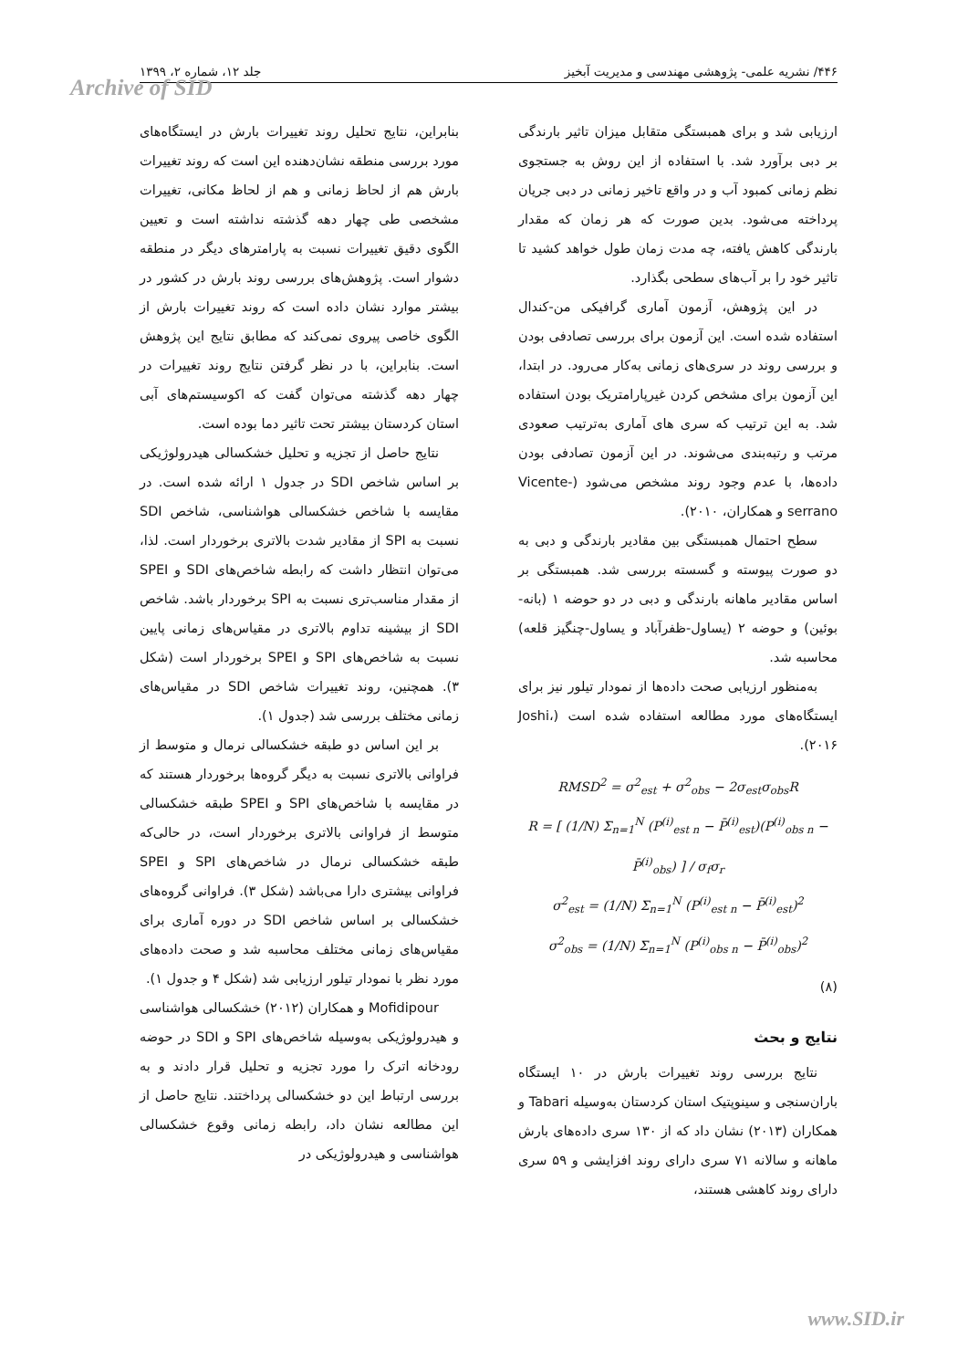۴۴۶/ نشریه علمی- پژوهشی مهندسی و مدیریت آبخیز جلد ۱۲، شماره ۲، ۱۳۹۹
Archive of SID
ارزیابی شد و برای همبستگی متقابل میزان تاثیر بارندگی بر دبی برآورد شد. با استفاده از این روش به جستجوی نظم زمانی کمبود آب و در واقع تاخیر زمانی در دبی جریان پرداخته می‌شود. بدین صورت که هر زمان که مقدار بارندگی کاهش یافته، چه مدت زمان طول خواهد کشید تا تاثیر خود را بر آب‌های سطحی بگذارد.
در این پژوهش، آزمون آماری گرافیکی من-کندال استفاده شده است. این آزمون برای بررسی تصادفی بودن و بررسی روند در سری‌های زمانی به‌کار می‌رود. در ابتدا، این آزمون برای مشخص کردن غیرپارامتریک بودن استفاده شد. به این ترتیب که سری های آماری به‌ترتیب صعودی مرتب و رتبه‌بندی می‌شوند. در این آزمون تصادفی بودن داده‌ها، با عدم وجود روند مشخص می‌شود (Vicente-serrano و همکاران، ۲۰۱۰).
سطح احتمال همبستگی بین مقادیر بارندگی و دبی به دو صورت پیوسته و گسسته بررسی شد. همبستگی بر اساس مقادیر ماهانه بارندگی و دبی در دو حوضه ۱ (بانه-بوئین) و حوضه ۲ (یساول-ظفرآباد و یساول-چنگیز قلعه) محاسبه شد.
به‌منظور ارزیابی صحت داده‌ها از نمودار تیلور نیز برای ایستگاه‌های مورد مطالعه استفاده شده است (Joshi، ۲۰۱۶).
RMSD<sup>2</sup> = σ<sup>2</sup><sub>est</sub> + σ<sup>2</sup><sub>obs</sub> − 2σ<sub>est</sub>σ<sub>obs</sub>R
R = [ (1/N) Σ<sub>n=1</sub><sup>N</sup> (P<sup>(i)</sup><sub>est n</sub> − P̄<sup>(i)</sup><sub>est</sub>)(P<sup>(i)</sup><sub>obs n</sub> − P̄<sup>(i)</sup><sub>obs</sub>) ] / σ<sub>f</sub>σ<sub>r</sub>
σ<sup>2</sup><sub>est</sub> = (1/N) Σ<sub>n=1</sub><sup>N</sup> (P<sup>(i)</sup><sub>est n</sub> − P̄<sup>(i)</sup><sub>est</sub>)<sup>2</sup>
σ<sup>2</sup><sub>obs</sub> = (1/N) Σ<sub>n=1</sub><sup>N</sup> (P<sup>(i)</sup><sub>obs n</sub> − P̄<sup>(i)</sup><sub>obs</sub>)<sup>2</sup>
(۸)
نتایج و بحث
نتایج بررسی روند تغییرات بارش در ۱۰ ایستگاه باران‌سنجی و سینوپتیک استان کردستان به‌وسیله Tabari و همکاران (۲۰۱۳) نشان داد که از ۱۳۰ سری داده‌های بارش ماهانه و سالانه ۷۱ سری دارای روند افزایشی و ۵۹ سری دارای روند کاهشی هستند،
بنابراین، نتایج تحلیل روند تغییرات بارش در ایستگاه‌های مورد بررسی منطقه نشان‌دهنده این است که روند تغییرات بارش هم از لحاظ زمانی و هم از لحاظ مکانی، تغییرات مشخصی طی چهار دهه گذشته نداشته است و تعیین الگوی دقیق تغییرات نسبت به پارامترهای دیگر در منطقه دشوار است. پژوهش‌های بررسی روند بارش در کشور در بیشتر موارد نشان داده است که روند تغییرات بارش از الگوی خاصی پیروی نمی‌کند که مطابق نتایج این پژوهش است. بنابراین، با در نظر گرفتن نتایج روند تغییرات در چهار دهه گذشته می‌توان گفت که اکوسیستم‌های آبی استان کردستان بیشتر تحت تاثیر دما بوده است.
نتایج حاصل از تجزیه و تحلیل خشکسالی هیدرولوژیکی بر اساس شاخص SDI در جدول ۱ ارائه شده است. در مقایسه با شاخص خشکسالی هواشناسی، شاخص SDI نسبت به SPI از مقادیر شدت بالاتری برخوردار است. لذا، می‌توان انتظار داشت که رابطه شاخص‌های SDI و SPEI از مقدار مناسب‌تری نسبت به SPI برخوردار باشد. شاخص SDI از بیشینه تداوم بالاتری در مقیاس‌های زمانی پایین نسبت به شاخص‌های SPI و SPEI برخوردار است (شکل ۳). همچنین، روند تغییرات شاخص SDI در مقیاس‌های زمانی مختلف بررسی شد (جدول ۱).
بر این اساس دو طبقه خشکسالی نرمال و متوسط از فراوانی بالاتری نسبت به دیگر گروه‌ها برخوردار هستند که در مقایسه با شاخص‌های SPI و SPEI طبقه خشکسالی متوسط از فراوانی بالاتری برخوردار است، در حالی‌که طبقه خشکسالی نرمال در شاخص‌های SPI و SPEI فراوانی بیشتری دارا می‌باشد (شکل ۳). فراوانی گروه‌های خشکسالی بر اساس شاخص SDI در دوره آماری برای مقیاس‌های زمانی مختلف محاسبه شد و صحت داده‌های مورد نظر با نمودار تیلور ارزیابی شد (شکل ۴ و جدول ۱).
Mofidipour و همکاران (۲۰۱۲) خشکسالی هواشناسی و هیدرولوژیکی به‌وسیله شاخص‌های SPI و SDI در حوضه رودخانه اترک را مورد تجزیه و تحلیل قرار دادند و به بررسی ارتباط این دو خشکسالی پرداختند. نتایج حاصل از این مطالعه نشان داد، رابطه زمانی وقوع خشکسالی هواشناسی و هیدرولوژیکی در
www.SID.ir